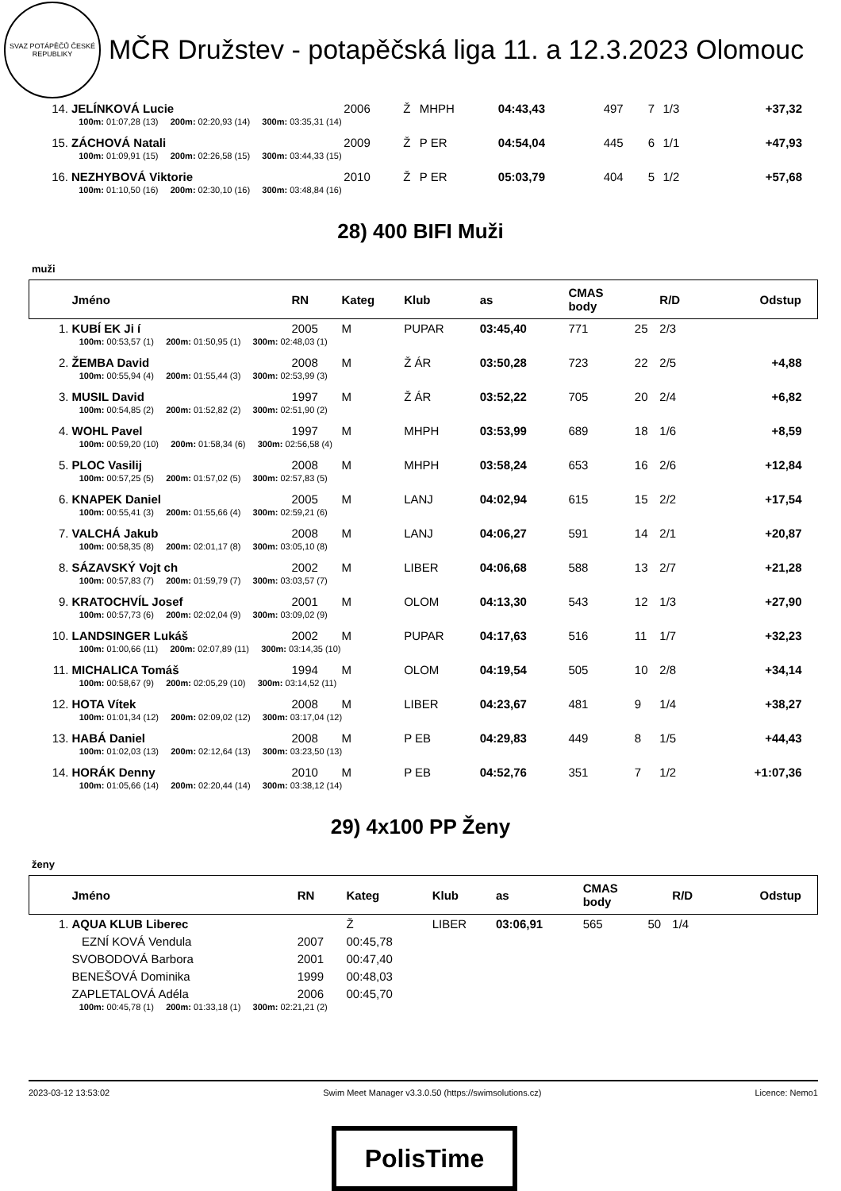SVAZ POTÁPĚČŮ ČESKÉ REPUBLIKY
MČR Družstev - potapěčská liga 11. a 12.3.2023 Olomouc
| 14. | JELÍNKOVÁ Lucie | 2006 | Ž | MHPH | 04:43,43 | 497 | 7 | 1/3 | +37,32 |
| | 100m: 01:07,28 (13) 200m: 02:20,93 (14) 300m: 03:35,31 (14) | | | | | | | | |
| 15. | ZÁCHOVÁ Natali | 2009 | Ž | P ER | 04:54,04 | 445 | 6 | 1/1 | +47,93 |
| | 100m: 01:09,91 (15) 200m: 02:26,58 (15) 300m: 03:44,33 (15) | | | | | | | | |
| 16. | NEZHYBOVÁ Viktorie | 2010 | Ž | P ER | 05:03,79 | 404 | 5 | 1/2 | +57,68 |
| | 100m: 01:10,50 (16) 200m: 02:30,10 (16) 300m: 03:48,84 (16) | | | | | | | | |
28) 400 BIFI Muži
muži
| | Jméno | RN | Kateg | Klub | as | CMAS body | | R/D | Odstup |
| 1. | KUBÍ EK Ji í | 2005 | M | PUPAR | 03:45,40 | 771 | 25 | 2/3 | |
| | 100m: 00:53,57 (1) 200m: 01:50,95 (1) 300m: 02:48,03 (1) | | | | | | | | |
| 2. | ŽEMBA David | 2008 | M | Ž ÁR | 03:50,28 | 723 | 22 | 2/5 | +4,88 |
| | 100m: 00:55,94 (4) 200m: 01:55,44 (3) 300m: 02:53,99 (3) | | | | | | | | |
| 3. | MUSIL David | 1997 | M | Ž ÁR | 03:52,22 | 705 | 20 | 2/4 | +6,82 |
| | 100m: 00:54,85 (2) 200m: 01:52,82 (2) 300m: 02:51,90 (2) | | | | | | | | |
| 4. | WOHL Pavel | 1997 | M | MHPH | 03:53,99 | 689 | 18 | 1/6 | +8,59 |
| | 100m: 00:59,20 (10) 200m: 01:58,34 (6) 300m: 02:56,58 (4) | | | | | | | | |
| 5. | PLOC Vasilij | 2008 | M | MHPH | 03:58,24 | 653 | 16 | 2/6 | +12,84 |
| | 100m: 00:57,25 (5) 200m: 01:57,02 (5) 300m: 02:57,83 (5) | | | | | | | | |
| 6. | KNAPEK Daniel | 2005 | M | LANJ | 04:02,94 | 615 | 15 | 2/2 | +17,54 |
| | 100m: 00:55,41 (3) 200m: 01:55,66 (4) 300m: 02:59,21 (6) | | | | | | | | |
| 7. | VALCHÁ Jakub | 2008 | M | LANJ | 04:06,27 | 591 | 14 | 2/1 | +20,87 |
| | 100m: 00:58,35 (8) 200m: 02:01,17 (8) 300m: 03:05,10 (8) | | | | | | | | |
| 8. | SÁZAVSKÝ Vojt ch | 2002 | M | LIBER | 04:06,68 | 588 | 13 | 2/7 | +21,28 |
| | 100m: 00:57,83 (7) 200m: 01:59,79 (7) 300m: 03:03,57 (7) | | | | | | | | |
| 9. | KRATOCHVÍL Josef | 2001 | M | OLOM | 04:13,30 | 543 | 12 | 1/3 | +27,90 |
| | 100m: 00:57,73 (6) 200m: 02:02,04 (9) 300m: 03:09,02 (9) | | | | | | | | |
| 10. | LANDSINGER Lukáš | 2002 | M | PUPAR | 04:17,63 | 516 | 11 | 1/7 | +32,23 |
| | 100m: 01:00,66 (11) 200m: 02:07,89 (11) 300m: 03:14,35 (10) | | | | | | | | |
| 11. | MICHALICA Tomáš | 1994 | M | OLOM | 04:19,54 | 505 | 10 | 2/8 | +34,14 |
| | 100m: 00:58,67 (9) 200m: 02:05,29 (10) 300m: 03:14,52 (11) | | | | | | | | |
| 12. | HOTA Vítek | 2008 | M | LIBER | 04:23,67 | 481 | 9 | 1/4 | +38,27 |
| | 100m: 01:01,34 (12) 200m: 02:09,02 (12) 300m: 03:17,04 (12) | | | | | | | | |
| 13. | HABÁ Daniel | 2008 | M | P EB | 04:29,83 | 449 | 8 | 1/5 | +44,43 |
| | 100m: 01:02,03 (13) 200m: 02:12,64 (13) 300m: 03:23,50 (13) | | | | | | | | |
| 14. | HORÁK Denny | 2010 | M | P EB | 04:52,76 | 351 | 7 | 1/2 | +1:07,36 |
| | 100m: 01:05,66 (14) 200m: 02:20,44 (14) 300m: 03:38,12 (14) | | | | | | | | |
29) 4x100 PP Ženy
ženy
| | Jméno | RN | Kateg | Klub | as | CMAS body | | R/D | Odstup |
| 1. | AQUA KLUB Liberec | | Ž | LIBER | 03:06,91 | 565 | 50 | 1/4 | |
| | EZNÍ KOVÁ Vendula | 2007 | 00:45,78 | | | | | | |
| | SVOBODOVÁ Barbora | 2001 | 00:47,40 | | | | | | |
| | BENEŠOVÁ Dominika | 1999 | 00:48,03 | | | | | | |
| | ZAPLETALOVÁ Adéla | 2006 | 00:45,70 | | | | | | |
| | 100m: 00:45,78 (1) 200m: 01:33,18 (1) 300m: 02:21,21 (2) | | | | | | | | |
2023-03-12 13:53:02 Swim Meet Manager v3.3.0.50 (https://swimsolutions.cz) Licence: Nemo1
PolisTime